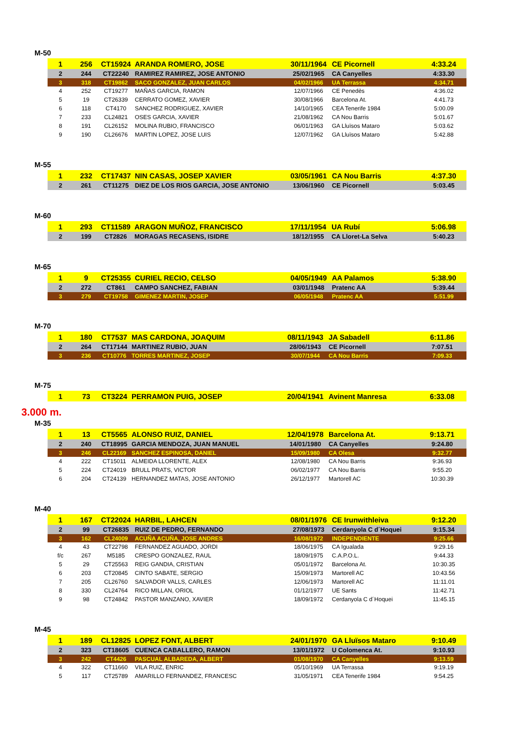M-50
| 1 | 256 | CT15924 | ARANDA ROMERO, JOSE | 30/11/1964 | CE Picornell | 4:33.24 |
| 2 | 244 | CT22240 | RAMIREZ RAMIREZ, JOSE ANTONIO | 25/02/1965 | CA Canyelles | 4:33.30 |
| 3 | 318 | CT19862 | SACO GONZALEZ, JUAN CARLOS | 04/02/1966 | UA Terrassa | 4:34.71 |
| 4 | 252 | CT19277 | MAÑAS GARCIA, RAMON | 12/07/1966 | CE Penedès | 4:36.02 |
| 5 | 19 | CT26339 | CERRATO GOMEZ, XAVIER | 30/08/1966 | Barcelona At. | 4:41.73 |
| 6 | 118 | CT4170 | SANCHEZ RODRIGUEZ, XAVIER | 14/10/1965 | CEA Tenerife 1984 | 5:00.09 |
| 7 | 233 | CL24821 | OSES GARCIA, XAVIER | 21/08/1962 | CA Nou Barris | 5:01.67 |
| 8 | 191 | CL26152 | MOLINA RUBIO, FRANCISCO | 06/01/1963 | GA Lluïsos Mataro | 5:03.62 |
| 9 | 190 | CL26676 | MARTIN LOPEZ, JOSE LUIS | 12/07/1962 | GA Lluïsos Mataro | 5:42.88 |
M-55
| 1 | 232 | CT17437 | NIN CASAS, JOSEP XAVIER | 03/05/1961 | CA Nou Barris | 4:37.30 |
| 2 | 261 | CT11275 | DIEZ DE LOS RIOS GARCIA, JOSE ANTONIO | 13/06/1960 | CE Picornell | 5:03.45 |
M-60
| 1 | 293 | CT11589 | ARAGON MUÑOZ, FRANCISCO | 17/11/1954 | UA Rubí | 5:06.98 |
| 2 | 199 | CT2826 | MORAGAS RECASENS, ISIDRE | 18/12/1955 | CA Lloret-La Selva | 5:40.23 |
M-65
| 1 | 9 | CT25355 | CURIEL RECIO, CELSO | 04/05/1949 | AA Palamos | 5:38.90 |
| 2 | 272 | CT861 | CAMPO SANCHEZ, FABIAN | 03/01/1948 | Pratenc AA | 5:39.44 |
| 3 | 279 | CT19758 | GIMENEZ MARTIN, JOSEP | 06/05/1948 | Pratenc AA | 5:51.99 |
M-70
| 1 | 180 | CT7537 | MAS CARDONA, JOAQUIM | 08/11/1943 | JA Sabadell | 6:11.86 |
| 2 | 264 | CT17144 | MARTINEZ RUBIO, JUAN | 28/06/1943 | CE Picornell | 7:07.51 |
| 3 | 236 | CT10776 | TORRES MARTINEZ, JOSEP | 30/07/1944 | CA Nou Barris | 7:09.33 |
M-75
| 1 | 73 | CT3224 | PERRAMON PUIG, JOSEP | 20/04/1941 | Avinent Manresa | 6:33.08 |
3.000 m.
M-35
| 1 | 13 | CT5565 | ALONSO RUIZ, DANIEL | 12/04/1978 | Barcelona At. | 9:13.71 |
| 2 | 240 | CT18995 | GARCIA MENDOZA, JUAN MANUEL | 14/01/1980 | CA Canyelles | 9:24.80 |
| 3 | 246 | CL22169 | SANCHEZ ESPINOSA, DANIEL | 15/09/1980 | CA Olesa | 9:32.77 |
| 4 | 222 | CT15011 | ALMEIDA LLORENTE, ALEX | 12/08/1980 | CA Nou Barris | 9:36.93 |
| 5 | 224 | CT24019 | BRULL PRATS, VICTOR | 06/02/1977 | CA Nou Barris | 9:55.20 |
| 6 | 204 | CT24139 | HERNANDEZ MATAS, JOSE ANTONIO | 26/12/1977 | Martorell AC | 10:30.39 |
M-40
| 1 | 167 | CT22024 | HARBIL, LAHCEN | 08/01/1976 | CE Irunwithleiva | 9:12.20 |
| 2 | 99 | CT26835 | RUIZ DE PEDRO, FERNANDO | 27/08/1973 | Cerdanyola C d´Hoquei | 9:15.34 |
| 3 | 162 | CL24009 | ACUÑA ACUÑA, JOSE ANDRES | 16/08/1972 | INDEPENDIENTE | 9:25.66 |
| 4 | 43 | CT22798 | FERNANDEZ AGUADO, JORDI | 18/06/1975 | CA Igualada | 9:29.16 |
| f/c | 267 | M5185 | CRESPO GONZALEZ, RAUL | 18/09/1975 | C.A.P.O.L. | 9:44.33 |
| 5 | 29 | CT25563 | REIG GANDIA, CRISTIAN | 05/01/1972 | Barcelona At. | 10:30.35 |
| 6 | 203 | CT20845 | CINTO SABATE, SERGIO | 15/09/1973 | Martorell AC | 10:43.56 |
| 7 | 205 | CL26760 | SALVADOR VALLS, CARLES | 12/06/1973 | Martorell AC | 11:11.01 |
| 8 | 330 | CL24764 | RICO MILLAN, ORIOL | 01/12/1977 | UE Sants | 11:42.71 |
| 9 | 98 | CT24842 | PASTOR MANZANO, XAVIER | 18/09/1972 | Cerdanyola C d´Hoquei | 11:45.15 |
M-45
| 1 | 189 | CL12825 | LOPEZ FONT, ALBERT | 24/01/1970 | GA Lluïsos Mataro | 9:10.49 |
| 2 | 323 | CT18605 | CUENCA CABALLERO, RAMON | 13/01/1972 | U Colomenca At. | 9:10.93 |
| 3 | 242 | CT4426 | PASCUAL ALBAREDA, ALBERT | 01/08/1970 | CA Canyelles | 9:13.59 |
| 4 | 322 | CT11660 | VILA RUIZ, ENRIC | 05/10/1969 | UA Terrassa | 9:19.19 |
| 5 | 117 | CT25789 | AMARILLO FERNANDEZ, FRANCESC | 31/05/1971 | CEA Tenerife 1984 | 9:54.25 |